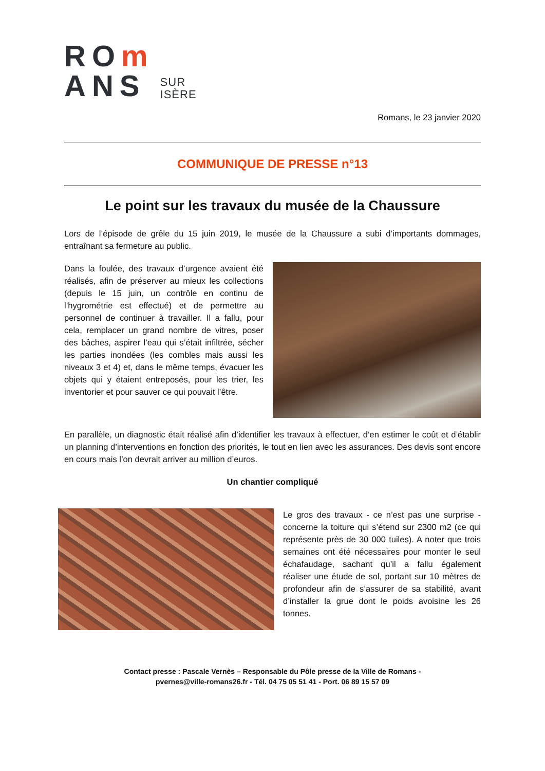ROm
ANS
SUR
ISÈRE
Romans, le 23 janvier 2020
COMMUNIQUE DE PRESSE n°13
Le point sur les travaux du musée de la Chaussure
Lors de l’épisode de grêle du 15 juin 2019, le musée de la Chaussure a subi d’importants dommages, entraînant sa fermeture au public.
Dans la foulée, des travaux d’urgence avaient été réalisés, afin de préserver au mieux les collections (depuis le 15 juin, un contrôle en continu de l’hygrométrie est effectué) et de permettre au personnel de continuer à travailler. Il a fallu, pour cela, remplacer un grand nombre de vitres, poser des bâches, aspirer l’eau qui s’était infiltrée, sécher les parties inondées (les combles mais aussi les niveaux 3 et 4) et, dans le même temps, évacuer les objets qui y étaient entreposés, pour les trier, les inventorier et pour sauver ce qui pouvait l’être.
En parallèle, un diagnostic était réalisé afin d’identifier les travaux à effectuer, d’en estimer le coût et d’établir un planning d’interventions en fonction des priorités, le tout en lien avec les assurances. Des devis sont encore en cours mais l’on devrait arriver au million d’euros.
Un chantier compliqué
Le gros des travaux - ce n’est pas une surprise - concerne la toiture qui s’étend sur 2300 m2 (ce qui représente près de 30 000 tuiles). A noter que trois semaines ont été nécessaires pour monter le seul échafaudage, sachant qu’il a fallu également réaliser une étude de sol, portant sur 10 mètres de profondeur afin de s’assurer de sa stabilité, avant d’installer la grue dont le poids avoisine les 26 tonnes.
Contact presse : Pascale Vernès – Responsable du Pôle presse de la Ville de Romans -
pvernes@ville-romans26.fr - Tél. 04 75 05 51 41 - Port. 06 89 15 57 09